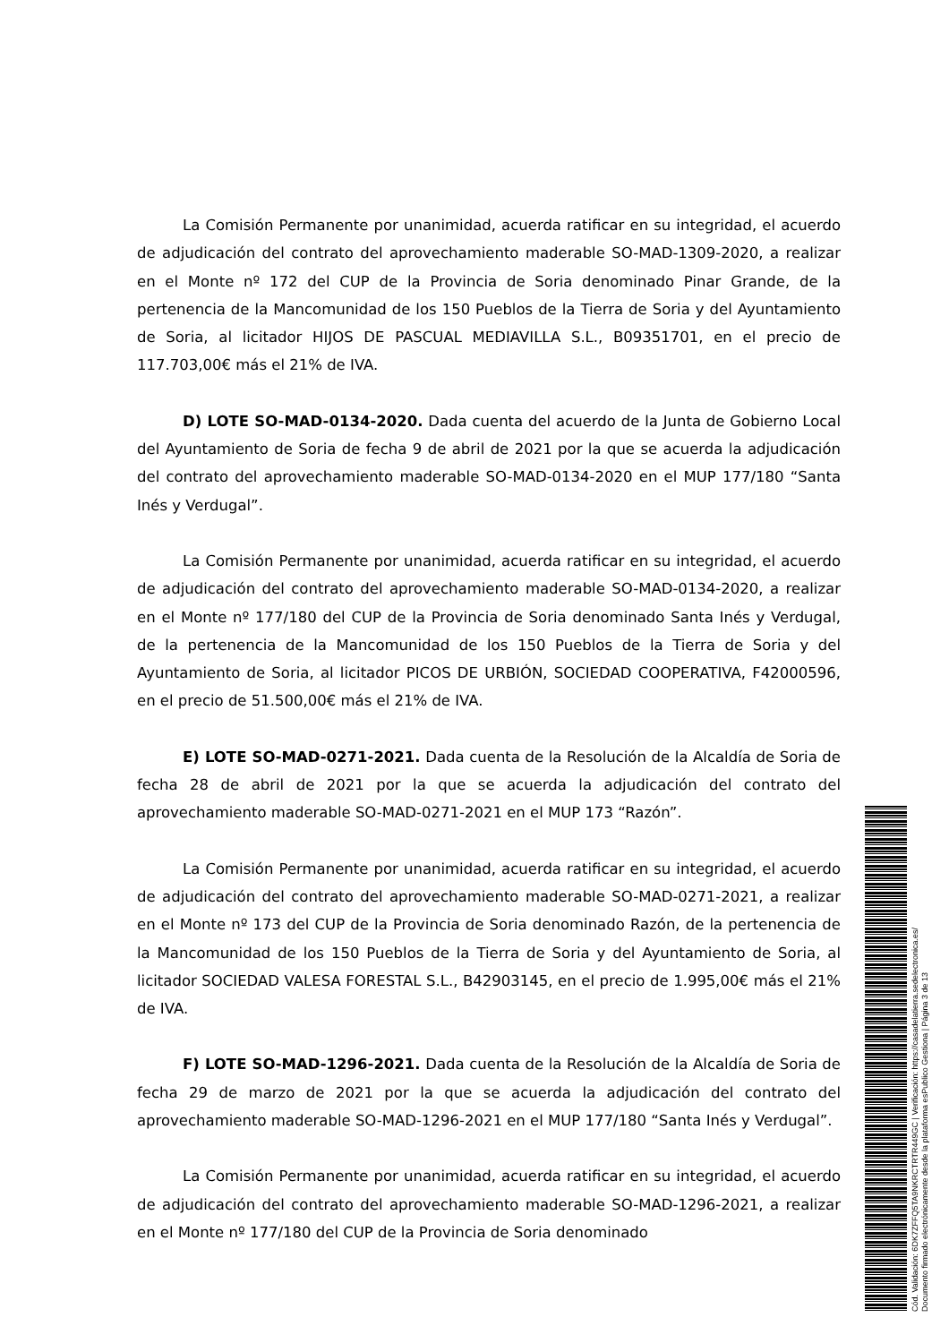La Comisión Permanente por unanimidad, acuerda ratificar en su integridad, el acuerdo de adjudicación del contrato del aprovechamiento maderable SO-MAD-1309-2020, a realizar en el Monte nº 172 del CUP de la Provincia de Soria denominado Pinar Grande, de la pertenencia de la Mancomunidad de los 150 Pueblos de la Tierra de Soria y del Ayuntamiento de Soria, al licitador HIJOS DE PASCUAL MEDIAVILLA S.L., B09351701, en el precio de 117.703,00€ más el 21% de IVA.
D) LOTE SO-MAD-0134-2020. Dada cuenta del acuerdo de la Junta de Gobierno Local del Ayuntamiento de Soria de fecha 9 de abril de 2021 por la que se acuerda la adjudicación del contrato del aprovechamiento maderable SO-MAD-0134-2020 en el MUP 177/180 “Santa Inés y Verdugal”.
La Comisión Permanente por unanimidad, acuerda ratificar en su integridad, el acuerdo de adjudicación del contrato del aprovechamiento maderable SO-MAD-0134-2020, a realizar en el Monte nº 177/180 del CUP de la Provincia de Soria denominado Santa Inés y Verdugal, de la pertenencia de la Mancomunidad de los 150 Pueblos de la Tierra de Soria y del Ayuntamiento de Soria, al licitador PICOS DE URBIÓN, SOCIEDAD COOPERATIVA, F42000596, en el precio de 51.500,00€ más el 21% de IVA.
E) LOTE SO-MAD-0271-2021. Dada cuenta de la Resolución de la Alcaldía de Soria de fecha 28 de abril de 2021 por la que se acuerda la adjudicación del contrato del aprovechamiento maderable SO-MAD-0271-2021 en el MUP 173 “Razón”.
La Comisión Permanente por unanimidad, acuerda ratificar en su integridad, el acuerdo de adjudicación del contrato del aprovechamiento maderable SO-MAD-0271-2021, a realizar en el Monte nº 173 del CUP de la Provincia de Soria denominado Razón, de la pertenencia de la Mancomunidad de los 150 Pueblos de la Tierra de Soria y del Ayuntamiento de Soria, al licitador SOCIEDAD VALESA FORESTAL S.L., B42903145, en el precio de 1.995,00€ más el 21% de IVA.
F) LOTE SO-MAD-1296-2021. Dada cuenta de la Resolución de la Alcaldía de Soria de fecha 29 de marzo de 2021 por la que se acuerda la adjudicación del contrato del aprovechamiento maderable SO-MAD-1296-2021 en el MUP 177/180 “Santa Inés y Verdugal”.
La Comisión Permanente por unanimidad, acuerda ratificar en su integridad, el acuerdo de adjudicación del contrato del aprovechamiento maderable SO-MAD-1296-2021, a realizar en el Monte nº 177/180 del CUP de la Provincia de Soria denominado
Cód. Validación: 6DK7ZFFQ5TA9NKRCTRTR449GC | Verificación: https://casadelatierra.sedelectronica.es/
Documento firmado electrónicamente desde la plataforma esPublico Gestiona | Página 3 de 13